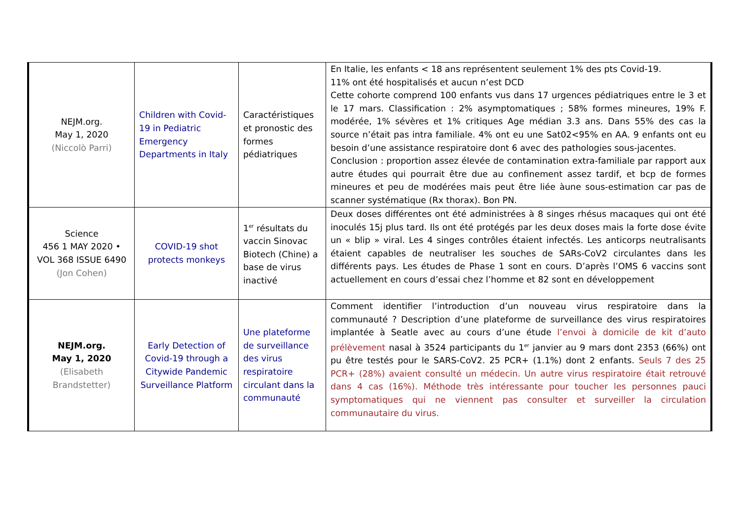| NEJM.org. May 1, 2020 (Niccolò Parri) | Children with Covid-19 in Pediatric Emergency Departments in Italy | Caractéristiques et pronostic des formes pédiatriques | En Italie, les enfants < 18 ans représentent seulement 1% des pts Covid-19. 11% ont été hospitalisés et aucun n’est DCD Cette cohorte comprend 100 enfants vus dans 17 urgences pédiatriques entre le 3 et le 17 mars. Classification : 2% asymptomatiques ; 58% formes mineures, 19% F. modérée, 1% sévères et 1% critiques Age médian 3.3 ans. Dans 55% des cas la source n’était pas intra familiale. 4% ont eu une Sat02<95% en AA. 9 enfants ont eu besoin d’une assistance respiratoire dont 6 avec des pathologies sous-jacentes. Conclusion : proportion assez élevée de contamination extra-familiale par rapport aux autre études qui pourrait être due au confinement assez tardif, et bcp de formes mineures et peu de modérées mais peut être liée àune sous-estimation car pas de scanner systématique (Rx thorax). Bon PN. |
| Science 456 1 MAY 2020 • VOL 368 ISSUE 6490 (Jon Cohen) | COVID-19 shot protects monkeys | 1<sup>er</sup> résultats du vaccin Sinovac Biotech (Chine) a base de virus inactivé | Deux doses différentes ont été administrées à 8 singes rhésus macaques qui ont été inoculés 15j plus tard. Ils ont été protégés par les deux doses mais la forte dose évite un « blip » viral. Les 4 singes contrôles étaient infectés. Les anticorps neutralisants étaient capables de neutraliser les souches de SARs-CoV2 circulantes dans les différents pays. Les études de Phase 1 sont en cours. D’après l’OMS 6 vaccins sont actuellement en cours d’essai chez l’homme et 82 sont en développement |
| NEJM.org. May 1, 2020 (Elisabeth Brandstetter) | Early Detection of Covid-19 through a Citywide Pandemic Surveillance Platform | Une plateforme de surveillance des virus respiratoire circulant dans la communauté | Comment identifier l’introduction d’un nouveau virus respiratoire dans la communauté ? Description d’une plateforme de surveillance des virus respiratoires implantée à Seatle avec au cours d’une étude l’envoi à domicile de kit d’auto prélèvement nasal à 3524 participants du 1<sup>er</sup> janvier au 9 mars dont 2353 (66%) ont pu être testés pour le SARS-CoV2. 25 PCR+ (1.1%) dont 2 enfants. Seuls 7 des 25 PCR+ (28%) avaient consulté un médecin. Un autre virus respiratoire était retrouvé dans 4 cas (16%). Méthode très intéressante pour toucher les personnes pauci symptomatiques qui ne viennent pas consulter et surveiller la circulation communautaire du virus. |